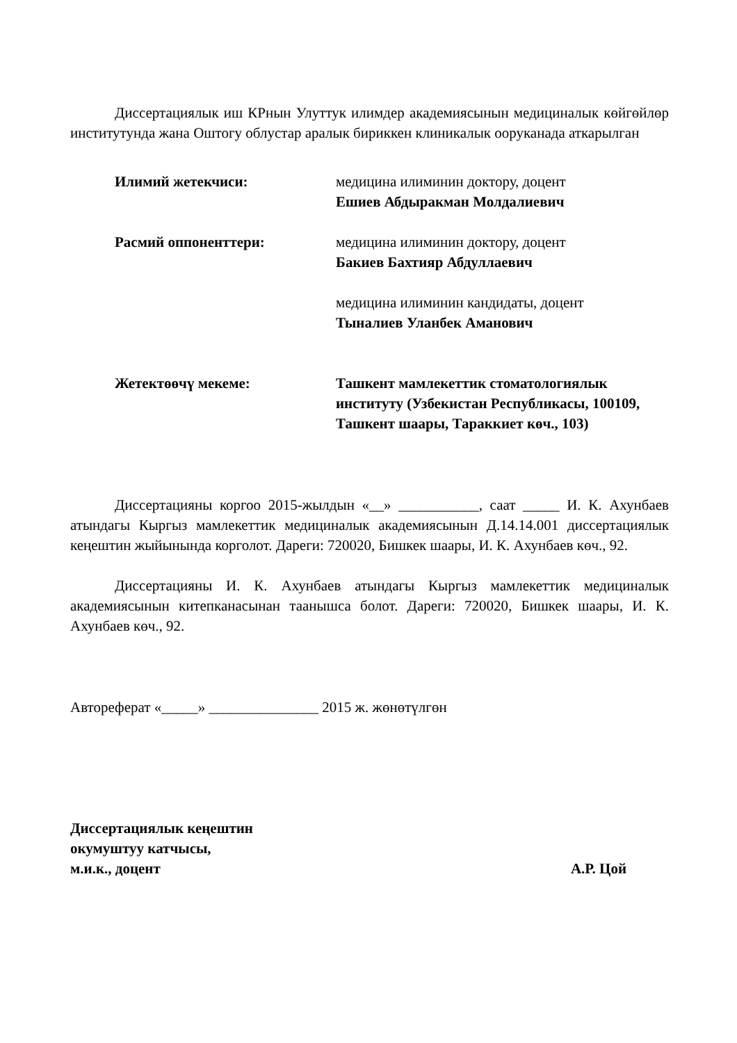Диссертациялык иш КРнын Улуттук илимдер академиясынын медициналык көйгөйлөр институтунда жана Оштогу облустар аралык бириккен клиникалык ооруканада аткарылган
Илимий жетекчиси: медицина илиминин доктору, доцент
Ешиев Абдыракман Молдалиевич
Расмий оппоненттери: медицина илиминин доктору, доцент
Бакиев Бахтияр Абдуллаевич
медицина илиминин кандидаты, доцент
Тыналиев Уланбек Аманович
Жетектөөчү мекеме: Ташкент мамлекеттик стоматологиялык институту (Узбекистан Республикасы, 100109, Ташкент шаары, Тараккиет көч., 103)
Диссертацияны коргоо 2015-жылдын «__» ___________, саат _____ И. К. Ахунбаев атындагы Кыргыз мамлекеттик медициналык академиясынын Д.14.14.001 диссертациялык кеңештин жыйынында корголот. Дареги: 720020, Бишкек шаары, И. К. Ахунбаев көч., 92.
Диссертацияны И. К. Ахунбаев атындагы Кыргыз мамлекеттик медициналык академиясынын китепканасынан таанышса болот. Дареги: 720020, Бишкек шаары, И. К. Ахунбаев көч., 92.
Автореферат «_____» _______________ 2015 ж. жөнөтүлгөн
Диссертациялык кеңештин
окумуштуу катчысы,
м.и.к., доцент А.Р. Цой